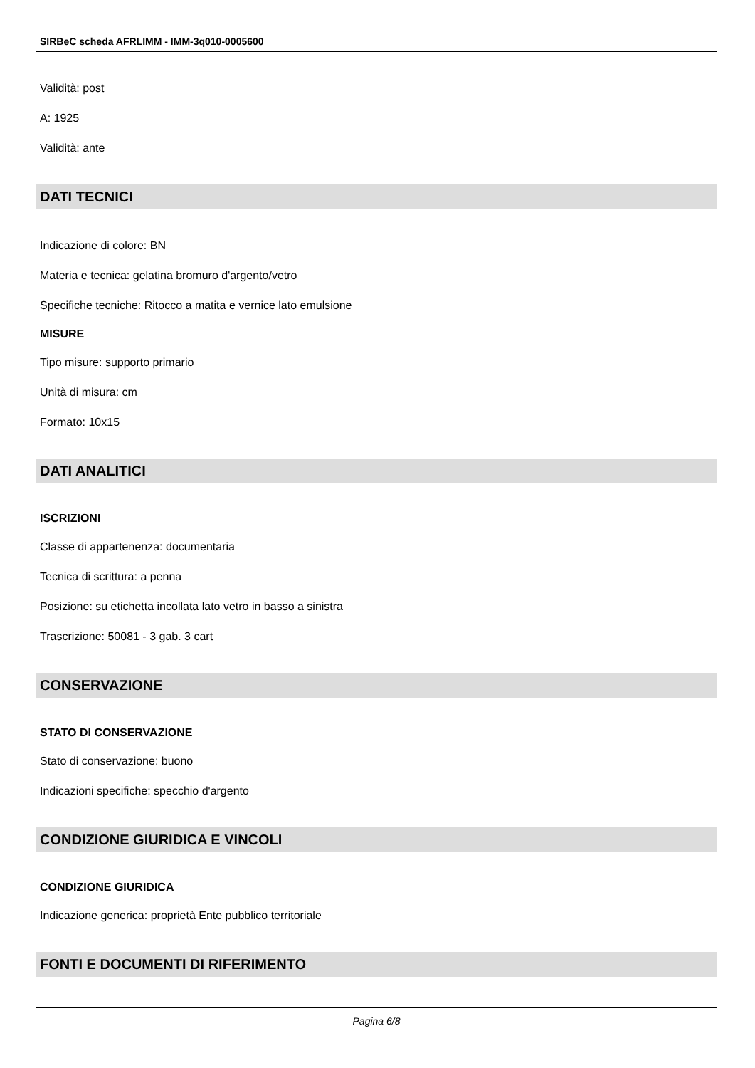SIRBeC scheda AFRLIMM - IMM-3q010-0005600
Validità: post
A: 1925
Validità: ante
DATI TECNICI
Indicazione di colore: BN
Materia e tecnica: gelatina bromuro d'argento/vetro
Specifiche tecniche: Ritocco a matita e vernice lato emulsione
MISURE
Tipo misure: supporto primario
Unità di misura: cm
Formato: 10x15
DATI ANALITICI
ISCRIZIONI
Classe di appartenenza: documentaria
Tecnica di scrittura: a penna
Posizione: su etichetta incollata lato vetro in basso a sinistra
Trascrizione: 50081 - 3 gab. 3 cart
CONSERVAZIONE
STATO DI CONSERVAZIONE
Stato di conservazione: buono
Indicazioni specifiche: specchio d'argento
CONDIZIONE GIURIDICA E VINCOLI
CONDIZIONE GIURIDICA
Indicazione generica: proprietà Ente pubblico territoriale
FONTI E DOCUMENTI DI RIFERIMENTO
Pagina 6/8